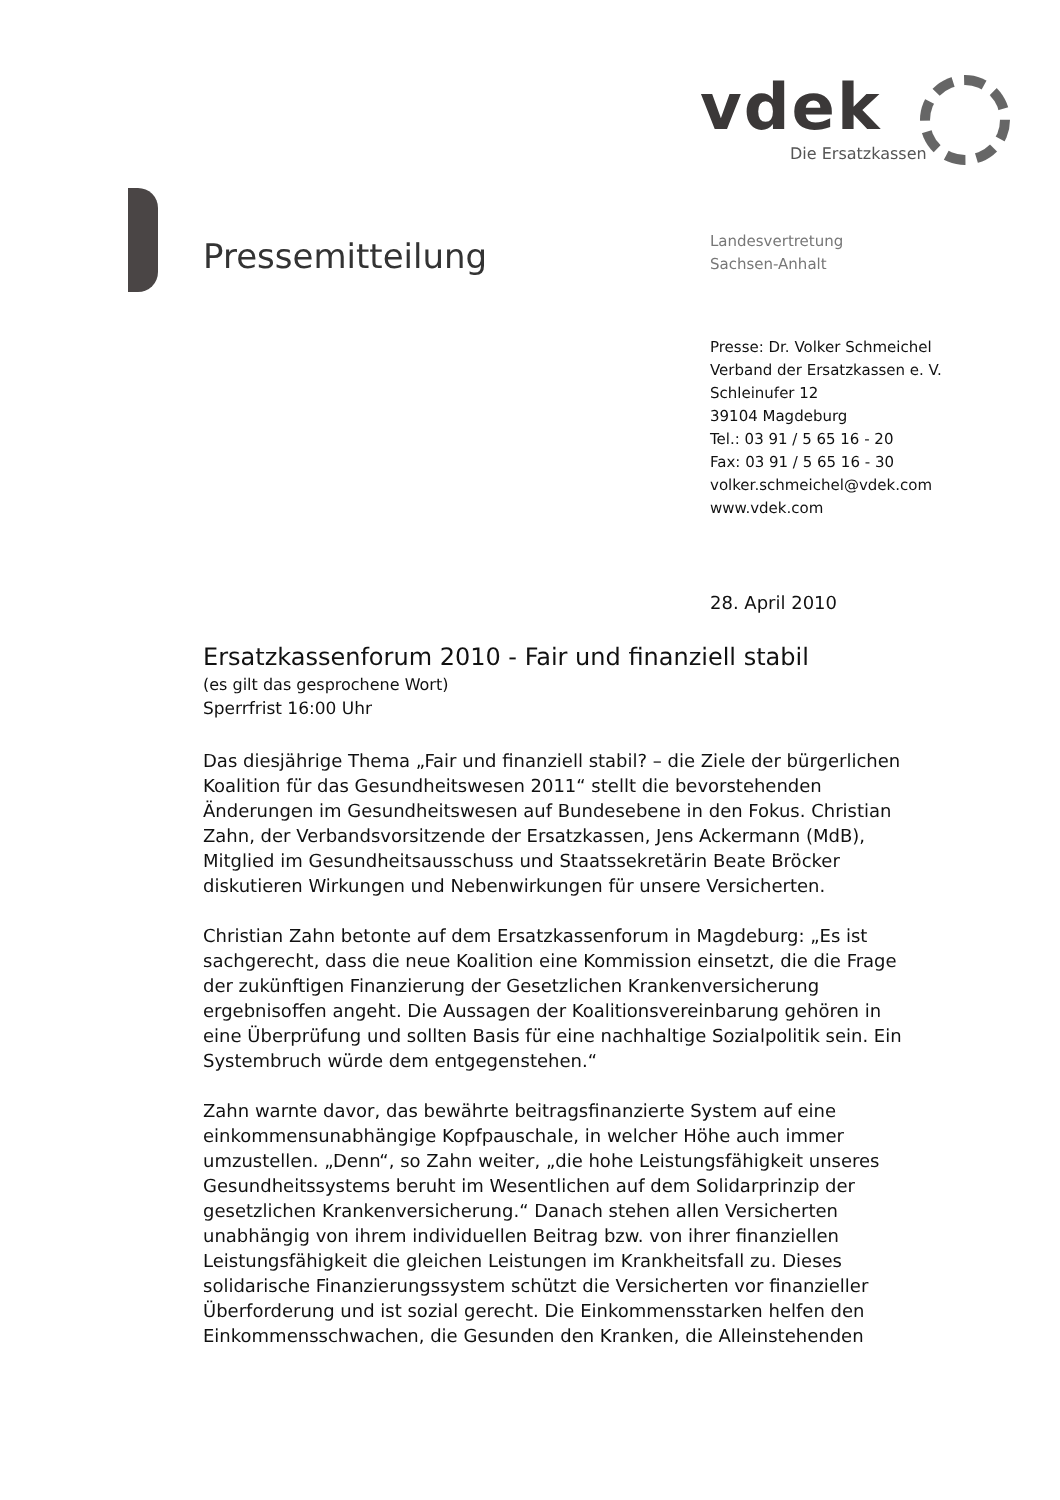vdek
Die Ersatzkassen
Pressemitteilung
Landesvertretung
Sachsen-Anhalt
Presse: Dr. Volker Schmeichel
Verband der Ersatzkassen e. V.
Schleinufer 12
39104 Magdeburg
Tel.: 03 91 / 5 65 16 - 20
Fax: 03 91 / 5 65 16 - 30
volker.schmeichel@vdek.com
www.vdek.com
28. April 2010
Ersatzkassenforum 2010 - Fair und finanziell stabil
(es gilt das gesprochene Wort)
Sperrfrist 16:00 Uhr
Das diesjährige Thema „Fair und finanziell stabil? – die Ziele der bürgerlichen Koalition für das Gesundheitswesen 2011“ stellt die bevorstehenden Änderungen im Gesundheitswesen auf Bundesebene in den Fokus. Christian Zahn, der Verbandsvorsitzende der Ersatzkassen, Jens Ackermann (MdB), Mitglied im Gesundheitsausschuss und Staatssekretärin Beate Bröcker diskutieren Wirkungen und Nebenwirkungen für unsere Versicherten.
Christian Zahn betonte auf dem Ersatzkassenforum in Magdeburg: „Es ist sachgerecht, dass die neue Koalition eine Kommission einsetzt, die die Frage der zukünftigen Finanzierung der Gesetzlichen Krankenversicherung ergebnisoffen angeht. Die Aussagen der Koalitionsvereinbarung gehören in eine Überprüfung und sollten Basis für eine nachhaltige Sozialpolitik sein. Ein Systembruch würde dem entgegenstehen.“
Zahn warnte davor, das bewährte beitragsfinanzierte System auf eine einkommensunabhängige Kopfpauschale, in welcher Höhe auch immer umzustellen. „Denn“, so Zahn weiter, „die hohe Leistungsfähigkeit unseres Gesundheitssystems beruht im Wesentlichen auf dem Solidarprinzip der gesetzlichen Krankenversicherung.“ Danach stehen allen Versicherten unabhängig von ihrem individuellen Beitrag bzw. von ihrer finanziellen Leistungsfähigkeit die gleichen Leistungen im Krankheitsfall zu. Dieses solidarische Finanzierungssystem schützt die Versicherten vor finanzieller Überforderung und ist sozial gerecht. Die Einkommensstarken helfen den Einkommensschwachen, die Gesunden den Kranken, die Alleinstehenden